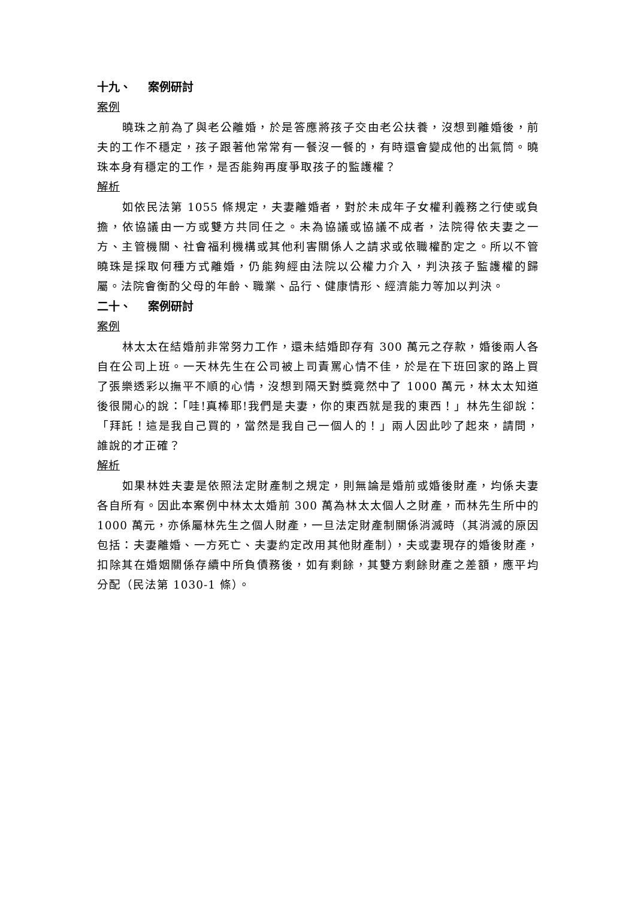十九、 案例研討
案例
曉珠之前為了與老公離婚，於是答應將孩子交由老公扶養，沒想到離婚後，前夫的工作不穩定，孩子跟著他常常有一餐沒一餐的，有時還會變成他的出氣筒。曉珠本身有穩定的工作，是否能夠再度爭取孩子的監護權？
解析
如依民法第 1055 條規定，夫妻離婚者，對於未成年子女權利義務之行使或負擔，依協議由一方或雙方共同任之。未為協議或協議不成者，法院得依夫妻之一方、主管機關、社會福利機構或其他利害關係人之請求或依職權酌定之。所以不管曉珠是採取何種方式離婚，仍能夠經由法院以公權力介入，判決孩子監護權的歸屬。法院會衡酌父母的年齡、職業、品行、健康情形、經濟能力等加以判決。
二十、 案例研討
案例
林太太在結婚前非常努力工作，還未結婚即存有 300 萬元之存款，婚後兩人各自在公司上班。一天林先生在公司被上司責罵心情不佳，於是在下班回家的路上買了張樂透彩以撫平不順的心情，沒想到隔天對獎竟然中了 1000 萬元，林太太知道後很開心的說：「哇!真棒耶!我們是夫妻，你的東西就是我的東西！」林先生卻說：「拜託！這是我自己買的，當然是我自己一個人的！」兩人因此吵了起來，請問，誰說的才正確？
解析
如果林姓夫妻是依照法定財產制之規定，則無論是婚前或婚後財產，均係夫妻各自所有。因此本案例中林太太婚前 300 萬為林太太個人之財產，而林先生所中的 1000 萬元，亦係屬林先生之個人財產，一旦法定財產制關係消滅時（其消滅的原因包括：夫妻離婚、一方死亡、夫妻約定改用其他財產制），夫或妻現存的婚後財產，扣除其在婚姻關係存續中所負債務後，如有剩餘，其雙方剩餘財產之差額，應平均分配（民法第 1030-1 條）。